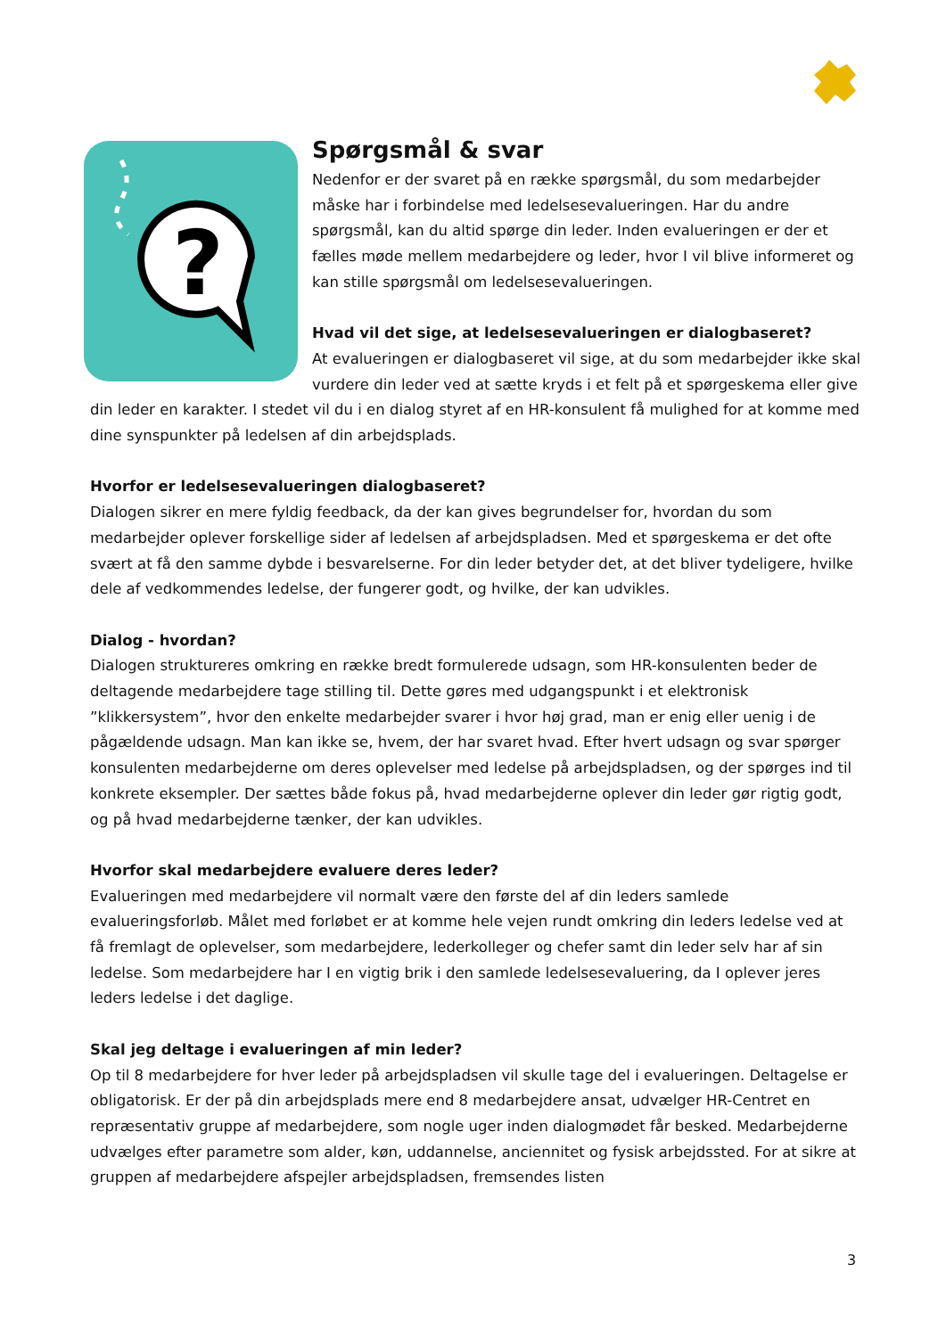?
Spørgsmål & svar
Nedenfor er der svaret på en række spørgsmål, du som medarbejder måske har i forbindelse med ledelsesevalueringen. Har du andre spørgsmål, kan du altid spørge din leder. Inden evalueringen er der et fælles møde mellem medarbejdere og leder, hvor I vil blive informeret og kan stille spørgsmål om ledelsesevalueringen.
Hvad vil det sige, at ledelsesevalueringen er dialogbaseret?
At evalueringen er dialogbaseret vil sige, at du som medarbejder ikke skal vurdere din leder ved at sætte kryds i et felt på et spørgeskema eller give din leder en karakter. I stedet vil du i en dialog styret af en HR-konsulent få mulighed for at komme med dine synspunkter på ledelsen af din arbejdsplads.
Hvorfor er ledelsesevalueringen dialogbaseret?
Dialogen sikrer en mere fyldig feedback, da der kan gives begrundelser for, hvordan du som medarbejder oplever forskellige sider af ledelsen af arbejdspladsen. Med et spørgeskema er det ofte svært at få den samme dybde i besvarelserne. For din leder betyder det, at det bliver tydeligere, hvilke dele af vedkommendes ledelse, der fungerer godt, og hvilke, der kan udvikles.
Dialog - hvordan?
Dialogen struktureres omkring en række bredt formulerede udsagn, som HR-konsulenten beder de deltagende medarbejdere tage stilling til. Dette gøres med udgangspunkt i et elektronisk ”klikkersystem”, hvor den enkelte medarbejder svarer i hvor høj grad, man er enig eller uenig i de pågældende udsagn. Man kan ikke se, hvem, der har svaret hvad. Efter hvert udsagn og svar spørger konsulenten medarbejderne om deres oplevelser med ledelse på arbejdspladsen, og der spørges ind til konkrete eksempler. Der sættes både fokus på, hvad medarbejderne oplever din leder gør rigtig godt, og på hvad medarbejderne tænker, der kan udvikles.
Hvorfor skal medarbejdere evaluere deres leder?
Evalueringen med medarbejdere vil normalt være den første del af din leders samlede evalueringsforløb. Målet med forløbet er at komme hele vejen rundt omkring din leders ledelse ved at få fremlagt de oplevelser, som medarbejdere, lederkolleger og chefer samt din leder selv har af sin ledelse. Som medarbejdere har I en vigtig brik i den samlede ledelsesevaluering, da I oplever jeres leders ledelse i det daglige.
Skal jeg deltage i evalueringen af min leder?
Op til 8 medarbejdere for hver leder på arbejdspladsen vil skulle tage del i evalueringen. Deltagelse er obligatorisk. Er der på din arbejdsplads mere end 8 medarbejdere ansat, udvælger HR-Centret en repræsentativ gruppe af medarbejdere, som nogle uger inden dialogmødet får besked. Medarbejderne udvælges efter parametre som alder, køn, uddannelse, anciennitet og fysisk arbejdssted. For at sikre at gruppen af medarbejdere afspejler arbejdspladsen, fremsendes listen
3